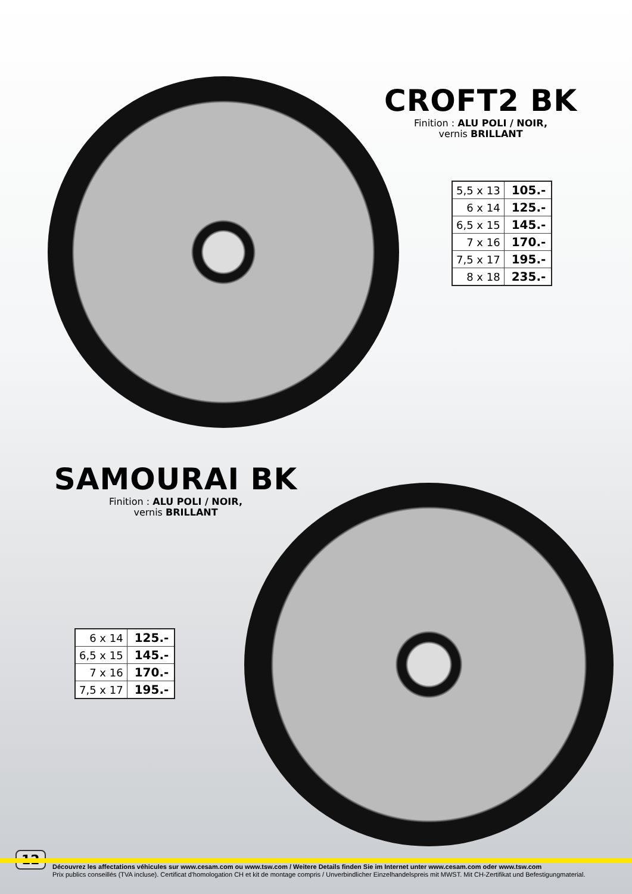CROFT2 BK
Finition : ALU POLI / NOIR,
vernis BRILLANT
| 5,5 x 13 | 105.- |
| 6 x 14 | 125.- |
| 6,5 x 15 | 145.- |
| 7 x 16 | 170.- |
| 7,5 x 17 | 195.- |
| 8 x 18 | 235.- |
SAMOURAI BK
Finition : ALU POLI / NOIR,
vernis BRILLANT
| 6 x 14 | 125.- |
| 6,5 x 15 | 145.- |
| 7 x 16 | 170.- |
| 7,5 x 17 | 195.- |
12
Découvrez les affectations véhicules sur www.cesam.com ou www.tsw.com / Weitere Details finden Sie im Internet unter www.cesam.com oder www.tsw.com
Prix publics conseillés (TVA incluse). Certificat d'homologation CH et kit de montage compris / Unverbindlicher Einzelhandelspreis mit MWST. Mit CH-Zertifikat und Befestigungmaterial.